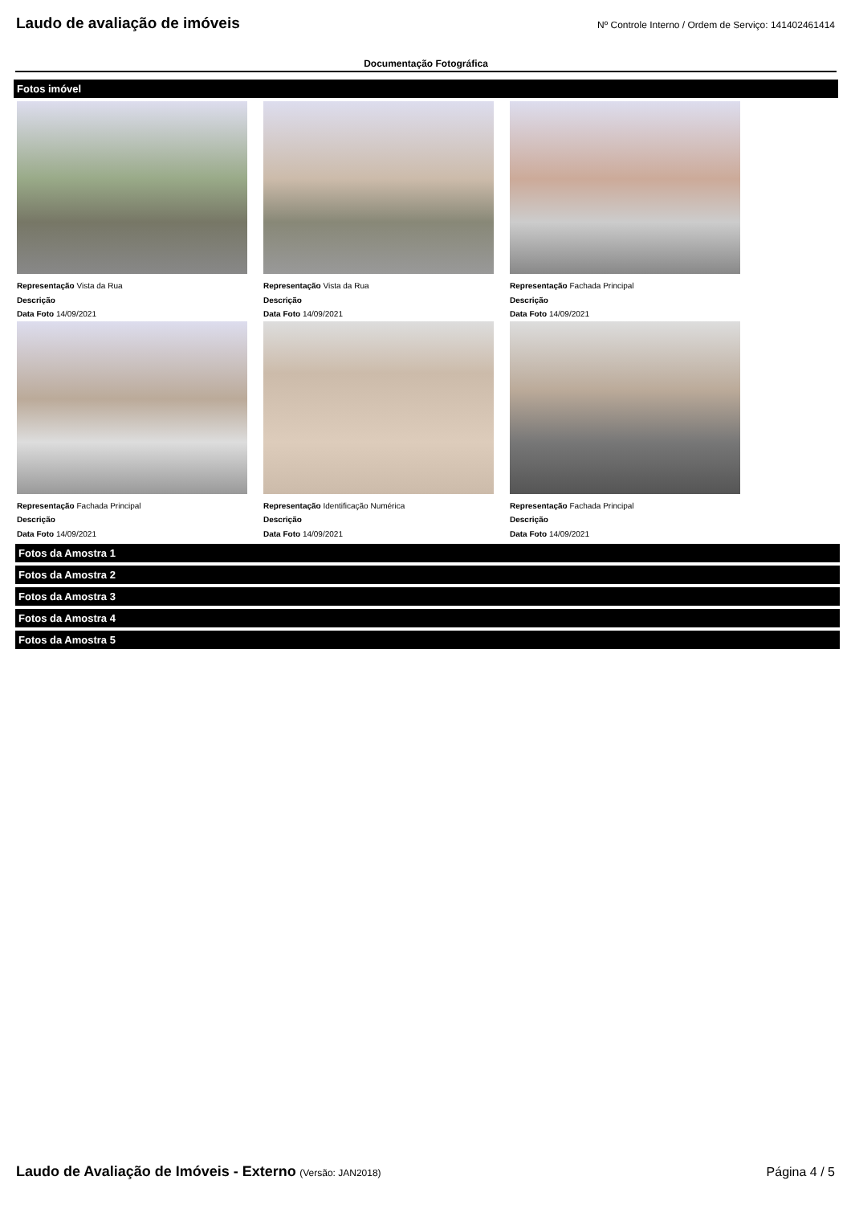Laudo de avaliação de imóveis
Nº Controle Interno / Ordem de Serviço: 141402461414
Documentação Fotográfica
Fotos imóvel
Representação Vista da Rua
Descrição
Data Foto 14/09/2021
Representação Vista da Rua
Descrição
Data Foto 14/09/2021
Representação Fachada Principal
Descrição
Data Foto 14/09/2021
Representação Fachada Principal
Descrição
Data Foto 14/09/2021
Representação Identificação Numérica
Descrição
Data Foto 14/09/2021
Representação Fachada Principal
Descrição
Data Foto 14/09/2021
Fotos da Amostra 1
Fotos da Amostra 2
Fotos da Amostra 3
Fotos da Amostra 4
Fotos da Amostra 5
Laudo de Avaliação de Imóveis - Externo (Versão: JAN2018)
Página 4 / 5